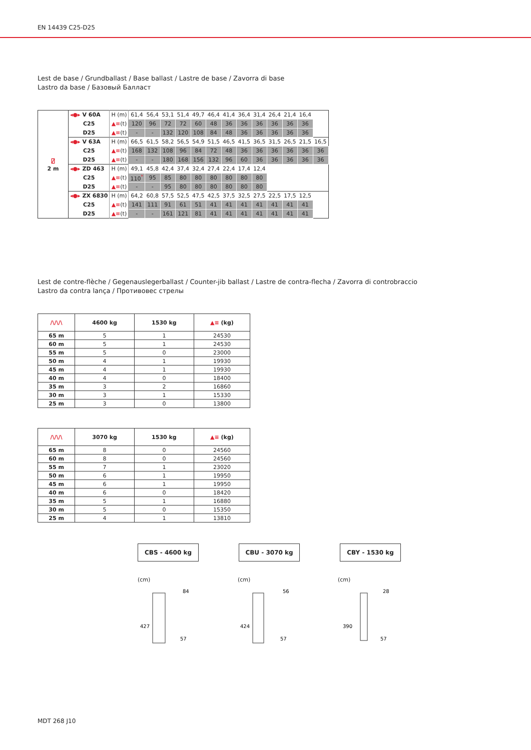EN 14439 C25-D25
Lest de base / Grundballast / Base ballast / Lastre de base / Zavorra di base
Lastro da base / Базовый Балласт
| ⍁ 2 m | ◂●▸ V 60A | H (m) | 61,4 | 56,4 | 53,1 | 51,4 | 49,7 | 46,4 | 41,4 | 36,4 | 31,4 | 26,4 | 21,4 | 16,4 | |
| | C25 | ▲≡ (t) | 120 | 96 | 72 | 72 | 60 | 48 | 36 | 36 | 36 | 36 | 36 | 36 | |
| | D25 | ▲≡ (t) | - | - | 132 | 120 | 108 | 84 | 48 | 36 | 36 | 36 | 36 | 36 | |
| | ◂●▸ V 63A | H (m) | 66,5 | 61,5 | 58,2 | 56,5 | 54,9 | 51,5 | 46,5 | 41,5 | 36,5 | 31,5 | 26,5 | 21,5 | 16,5 |
| | C25 | ▲≡ (t) | 168 | 132 | 108 | 96 | 84 | 72 | 48 | 36 | 36 | 36 | 36 | 36 | 36 |
| | D25 | ▲≡ (t) | - | - | 180 | 168 | 156 | 132 | 96 | 60 | 36 | 36 | 36 | 36 | 36 |
| | ◂●▸ ZD 463 | H (m) | 49,1 | 45,8 | 42,4 | 37,4 | 32,4 | 27,4 | 22,4 | 17,4 | 12,4 | | | | |
| | C25 | ▲≡ (t) | 110<sup>*</sup> | 95 | 85 | 80 | 80 | 80 | 80 | 80 | 80 | | | | |
| | D25 | ▲≡ (t) | - | - | 95 | 80 | 80 | 80 | 80 | 80 | 80 | | | | |
| | ◂●▸ ZX 6830 | H (m) | 64,2 | 60,8 | 57,5 | 52,5 | 47,5 | 42,5 | 37,5 | 32,5 | 27,5 | 22,5 | 17,5 | 12,5 | |
| | C25 | ▲≡ (t) | 141 | 111 | 91 | 61 | 51 | 41 | 41 | 41 | 41 | 41 | 41 | 41 | |
| | D25 | ▲≡ (t) | - | - | 161 | 121 | 81 | 41 | 41 | 41 | 41 | 41 | 41 | 41 | |
Lest de contre-flèche / Gegenauslegerballast / Counter-jib ballast / Lastre de contra-flecha / Zavorra di controbraccio
Lastro da contra lança / Противовес стрелы
| /\/\/\ | 4600 kg | 1530 kg | ▲≡ (kg) |
| --- | --- | --- | --- |
| 65 m | 5 | 1 | 24530 |
| 60 m | 5 | 1 | 24530 |
| 55 m | 5 | 0 | 23000 |
| 50 m | 4 | 1 | 19930 |
| 45 m | 4 | 1 | 19930 |
| 40 m | 4 | 0 | 18400 |
| 35 m | 3 | 2 | 16860 |
| 30 m | 3 | 1 | 15330 |
| 25 m | 3 | 0 | 13800 |
| /\/\/\ | 3070 kg | 1530 kg | ▲≡ (kg) |
| --- | --- | --- | --- |
| 65 m | 8 | 0 | 24560 |
| 60 m | 8 | 0 | 24560 |
| 55 m | 7 | 1 | 23020 |
| 50 m | 6 | 1 | 19950 |
| 45 m | 6 | 1 | 19950 |
| 40 m | 6 | 0 | 18420 |
| 35 m | 5 | 1 | 16880 |
| 30 m | 5 | 0 | 15350 |
| 25 m | 4 | 1 | 13810 |
CBS - 4600 kg CBU - 3070 kg CBY - 1530 kg
(cm)
427
84
57
(cm)
424
56
57
(cm)
390
28
57
MDT 268 J10